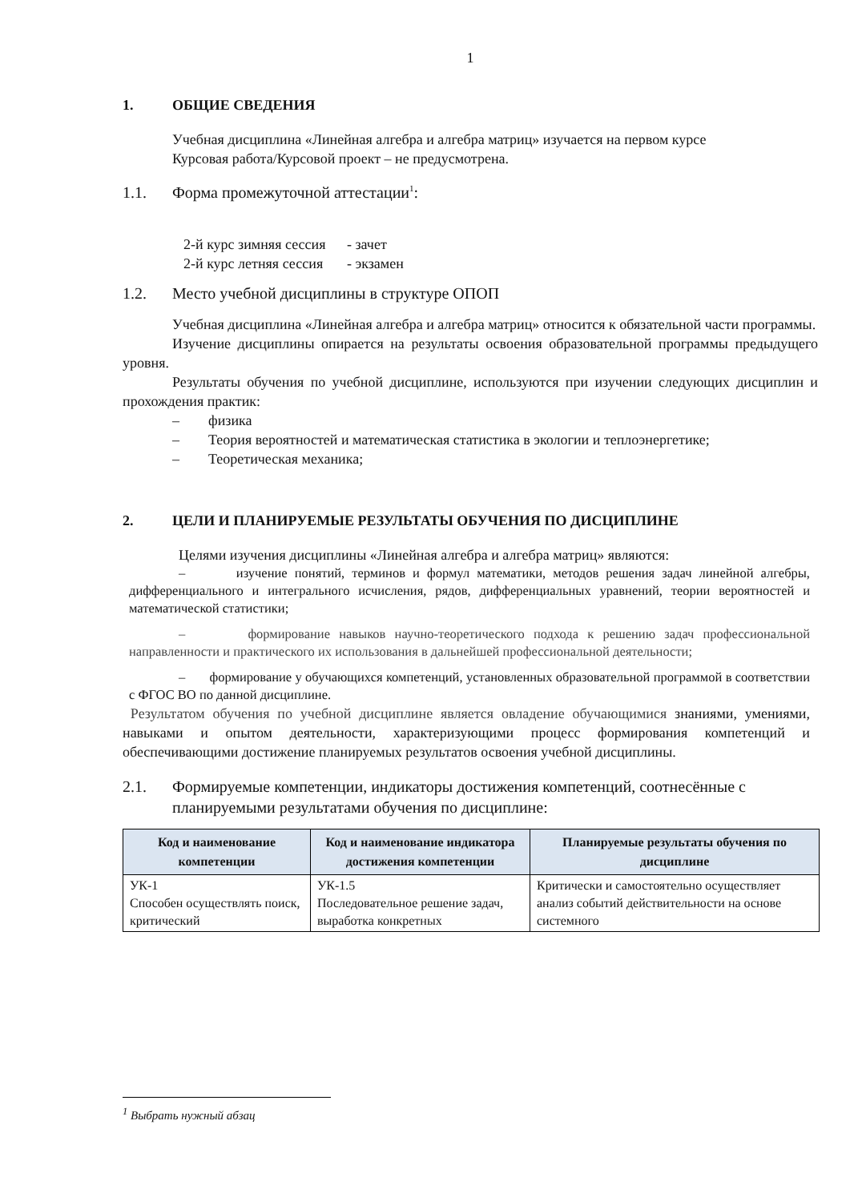1
1. ОБЩИЕ СВЕДЕНИЯ
Учебная дисциплина «Линейная алгебра и алгебра матриц» изучается на первом курсе
Курсовая работа/Курсовой проект – не предусмотрена.
1.1. Форма промежуточной аттестации<sup>1</sup>:
| 2-й курс зимняя сессия | - зачет |
| 2-й курс летняя сессия | - экзамен |
1.2. Место учебной дисциплины в структуре ОПОП
Учебная дисциплина «Линейная алгебра и алгебра матриц» относится к обязательной части программы.
Изучение дисциплины опирается на результаты освоения образовательной программы предыдущего уровня.
Результаты обучения по учебной дисциплине, используются при изучении следующих дисциплин и прохождения практик:
– физика
– Теория вероятностей и математическая статистика в экологии и теплоэнергетике;
– Теоретическая механика;
2. ЦЕЛИ И ПЛАНИРУЕМЫЕ РЕЗУЛЬТАТЫ ОБУЧЕНИЯ ПО ДИСЦИПЛИНЕ
Целями изучения дисциплины «Линейная алгебра и алгебра матриц» являются:
– изучение понятий, терминов и формул математики, методов решения задач линейной алгебры, дифференциального и интегрального исчисления, рядов, дифференциальных уравнений, теории вероятностей и математической статистики;
– формирование навыков научно-теоретического подхода к решению задач профессиональной направленности и практического их использования в дальнейшей профессиональной деятельности;
– формирование у обучающихся компетенций, установленных образовательной программой в соответствии с ФГОС ВО по данной дисциплине.
Результатом обучения по учебной дисциплине является овладение обучающимися знаниями, умениями, навыками и опытом деятельности, характеризующими процесс формирования компетенций и обеспечивающими достижение планируемых результатов освоения учебной дисциплины.
2.1. Формируемые компетенции, индикаторы достижения компетенций, соотнесённые с планируемыми результатами обучения по дисциплине:
| Код и наименование компетенции | Код и наименование индикатора достижения компетенции | Планируемые результаты обучения по дисциплине |
| --- | --- | --- |
| УК-1 Способен осуществлять поиск, критический | УК-1.5 Последовательное решение задач, выработка конкретных | Критически и самостоятельно осуществляет анализ событий действительности на основе системного |
<sup>1</sup> Выбрать нужный абзац